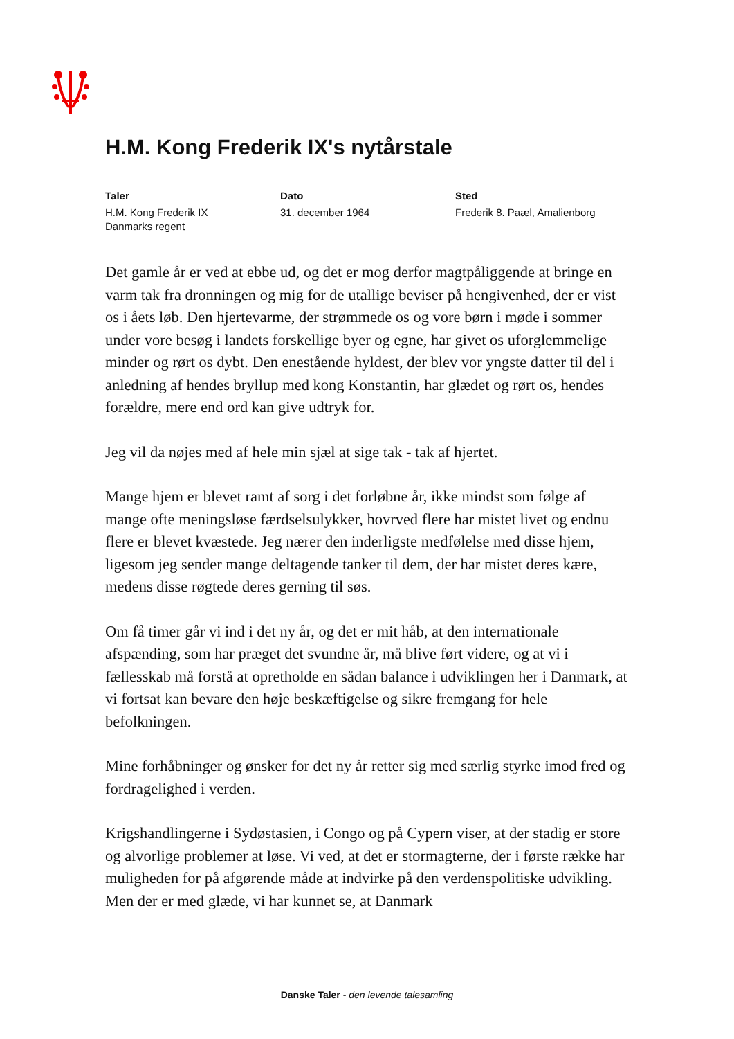H.M. Kong Frederik IX's nytårstale
Taler
H.M. Kong Frederik IX
Danmarks regent
Dato
31. december 1964
Sted
Frederik 8. Paæl, Amalienborg
Det gamle år er ved at ebbe ud, og det er mog derfor magtpåliggende at bringe en varm tak fra dronningen og mig for de utallige beviser på hengivenhed, der er vist os i åets løb. Den hjertevarme, der strømmede os og vore børn i møde i sommer under vore besøg i landets forskellige byer og egne, har givet os uforglemmelige minder og rørt os dybt. Den enestående hyldest, der blev vor yngste datter til del i anledning af hendes bryllup med kong Konstantin, har glædet og rørt os, hendes forældre, mere end ord kan give udtryk for.
Jeg vil da nøjes med af hele min sjæl at sige tak - tak af hjertet.
Mange hjem er blevet ramt af sorg i det forløbne år, ikke mindst som følge af mange ofte meningsløse færdselsulykker, hovrved flere har mistet livet og endnu flere er blevet kvæstede. Jeg nærer den inderligste medfølelse med disse hjem, ligesom jeg sender mange deltagende tanker til dem, der har mistet deres kære, medens disse røgtede deres gerning til søs.
Om få timer går vi ind i det ny år, og det er mit håb, at den internationale afspænding, som har præget det svundne år, må blive ført videre, og at vi i fællesskab må forstå at opretholde en sådan balance i udviklingen her i Danmark, at vi fortsat kan bevare den høje beskæftigelse og sikre fremgang for hele befolkningen.
Mine forhåbninger og ønsker for det ny år retter sig med særlig styrke imod fred og fordragelighed i verden.
Krigshandlingerne i Sydøstasien, i Congo og på Cypern viser, at der stadig er store og alvorlige problemer at løse. Vi ved, at det er stormagterne, der i første række har muligheden for på afgørende måde at indvirke på den verdenspolitiske udvikling. Men der er med glæde, vi har kunnet se, at Danmark
Danske Taler - den levende talesamling